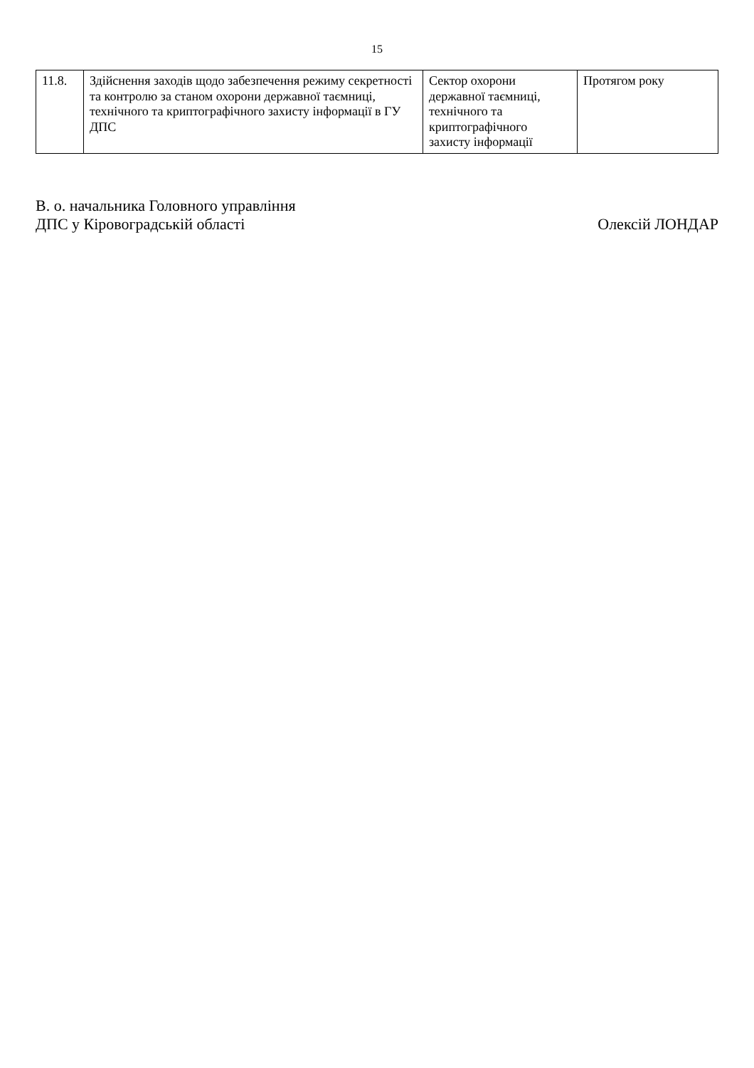15
| 11.8. | Здійснення заходів щодо забезпечення режиму секретності та контролю за станом охорони державної таємниці, технічного та криптографічного захисту інформації в ГУ ДПС | Сектор охорони державної таємниці, технічного та криптографічного захисту інформації | Протягом року |
В. о. начальника Головного управління
ДПС у Кіровоградській області
Олексій ЛОНДАР